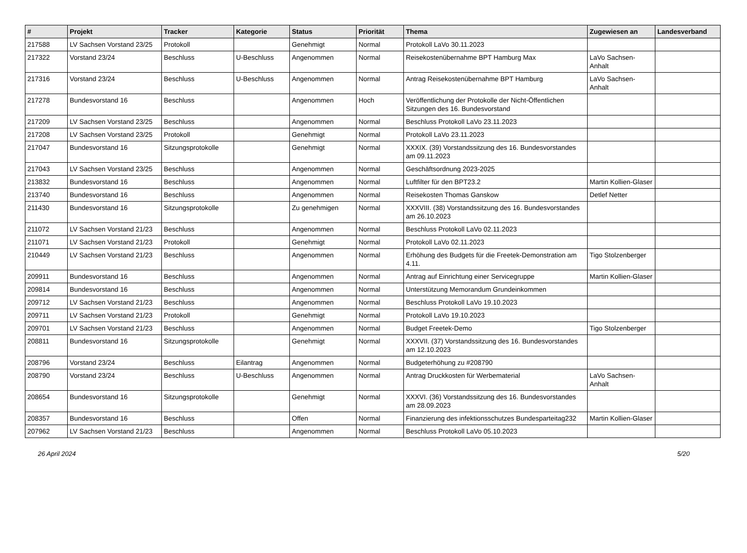| # | Projekt | Tracker | Kategorie | Status | Priorität | Thema | Zugewiesen an | Landesverband |
| --- | --- | --- | --- | --- | --- | --- | --- | --- |
| 217588 | LV Sachsen Vorstand 23/25 | Protokoll | | Genehmigt | Normal | Protokoll LaVo 30.11.2023 | | |
| 217322 | Vorstand 23/24 | Beschluss | U-Beschluss | Angenommen | Normal | Reisekostenübernahme BPT Hamburg Max | LaVo Sachsen-Anhalt | |
| 217316 | Vorstand 23/24 | Beschluss | U-Beschluss | Angenommen | Normal | Antrag Reisekostenübernahme BPT Hamburg | LaVo Sachsen-Anhalt | |
| 217278 | Bundesvorstand 16 | Beschluss | | Angenommen | Hoch | Veröffentlichung der Protokolle der Nicht-Öffentlichen Sitzungen des 16. Bundesvorstand | | |
| 217209 | LV Sachsen Vorstand 23/25 | Beschluss | | Angenommen | Normal | Beschluss Protokoll LaVo 23.11.2023 | | |
| 217208 | LV Sachsen Vorstand 23/25 | Protokoll | | Genehmigt | Normal | Protokoll LaVo 23.11.2023 | | |
| 217047 | Bundesvorstand 16 | Sitzungsprotokolle | | Genehmigt | Normal | XXXIX. (39) Vorstandssitzung des 16. Bundesvorstandes am 09.11.2023 | | |
| 217043 | LV Sachsen Vorstand 23/25 | Beschluss | | Angenommen | Normal | Geschäftsordnung 2023-2025 | | |
| 213832 | Bundesvorstand 16 | Beschluss | | Angenommen | Normal | Luftfilter für den BPT23.2 | Martin Kollien-Glaser | |
| 213740 | Bundesvorstand 16 | Beschluss | | Angenommen | Normal | Reisekosten Thomas Ganskow | Detlef Netter | |
| 211430 | Bundesvorstand 16 | Sitzungsprotokolle | | Zu genehmigen | Normal | XXXVIII. (38) Vorstandssitzung des 16. Bundesvorstandes am 26.10.2023 | | |
| 211072 | LV Sachsen Vorstand 21/23 | Beschluss | | Angenommen | Normal | Beschluss Protokoll LaVo 02.11.2023 | | |
| 211071 | LV Sachsen Vorstand 21/23 | Protokoll | | Genehmigt | Normal | Protokoll LaVo 02.11.2023 | | |
| 210449 | LV Sachsen Vorstand 21/23 | Beschluss | | Angenommen | Normal | Erhöhung des Budgets für die Freetek-Demonstration am 4.11. | Tigo Stolzenberger | |
| 209911 | Bundesvorstand 16 | Beschluss | | Angenommen | Normal | Antrag auf Einrichtung einer Servicegruppe | Martin Kollien-Glaser | |
| 209814 | Bundesvorstand 16 | Beschluss | | Angenommen | Normal | Unterstützung Memorandum Grundeinkommen | | |
| 209712 | LV Sachsen Vorstand 21/23 | Beschluss | | Angenommen | Normal | Beschluss Protokoll LaVo 19.10.2023 | | |
| 209711 | LV Sachsen Vorstand 21/23 | Protokoll | | Genehmigt | Normal | Protokoll LaVo 19.10.2023 | | |
| 209701 | LV Sachsen Vorstand 21/23 | Beschluss | | Angenommen | Normal | Budget Freetek-Demo | Tigo Stolzenberger | |
| 208811 | Bundesvorstand 16 | Sitzungsprotokolle | | Genehmigt | Normal | XXXVII. (37) Vorstandssitzung des 16. Bundesvorstandes am 12.10.2023 | | |
| 208796 | Vorstand 23/24 | Beschluss | Eilantrag | Angenommen | Normal | Budgeterhöhung zu #208790 | | |
| 208790 | Vorstand 23/24 | Beschluss | U-Beschluss | Angenommen | Normal | Antrag Druckkosten für Werbematerial | LaVo Sachsen-Anhalt | |
| 208654 | Bundesvorstand 16 | Sitzungsprotokolle | | Genehmigt | Normal | XXXVI. (36) Vorstandssitzung des 16. Bundesvorstandes am 28.09.2023 | | |
| 208357 | Bundesvorstand 16 | Beschluss | | Offen | Normal | Finanzierung des infektionsschutzes Bundesparteitag232 | Martin Kollien-Glaser | |
| 207962 | LV Sachsen Vorstand 21/23 | Beschluss | | Angenommen | Normal | Beschluss Protokoll LaVo 05.10.2023 | | |
26 April 2024 5/20